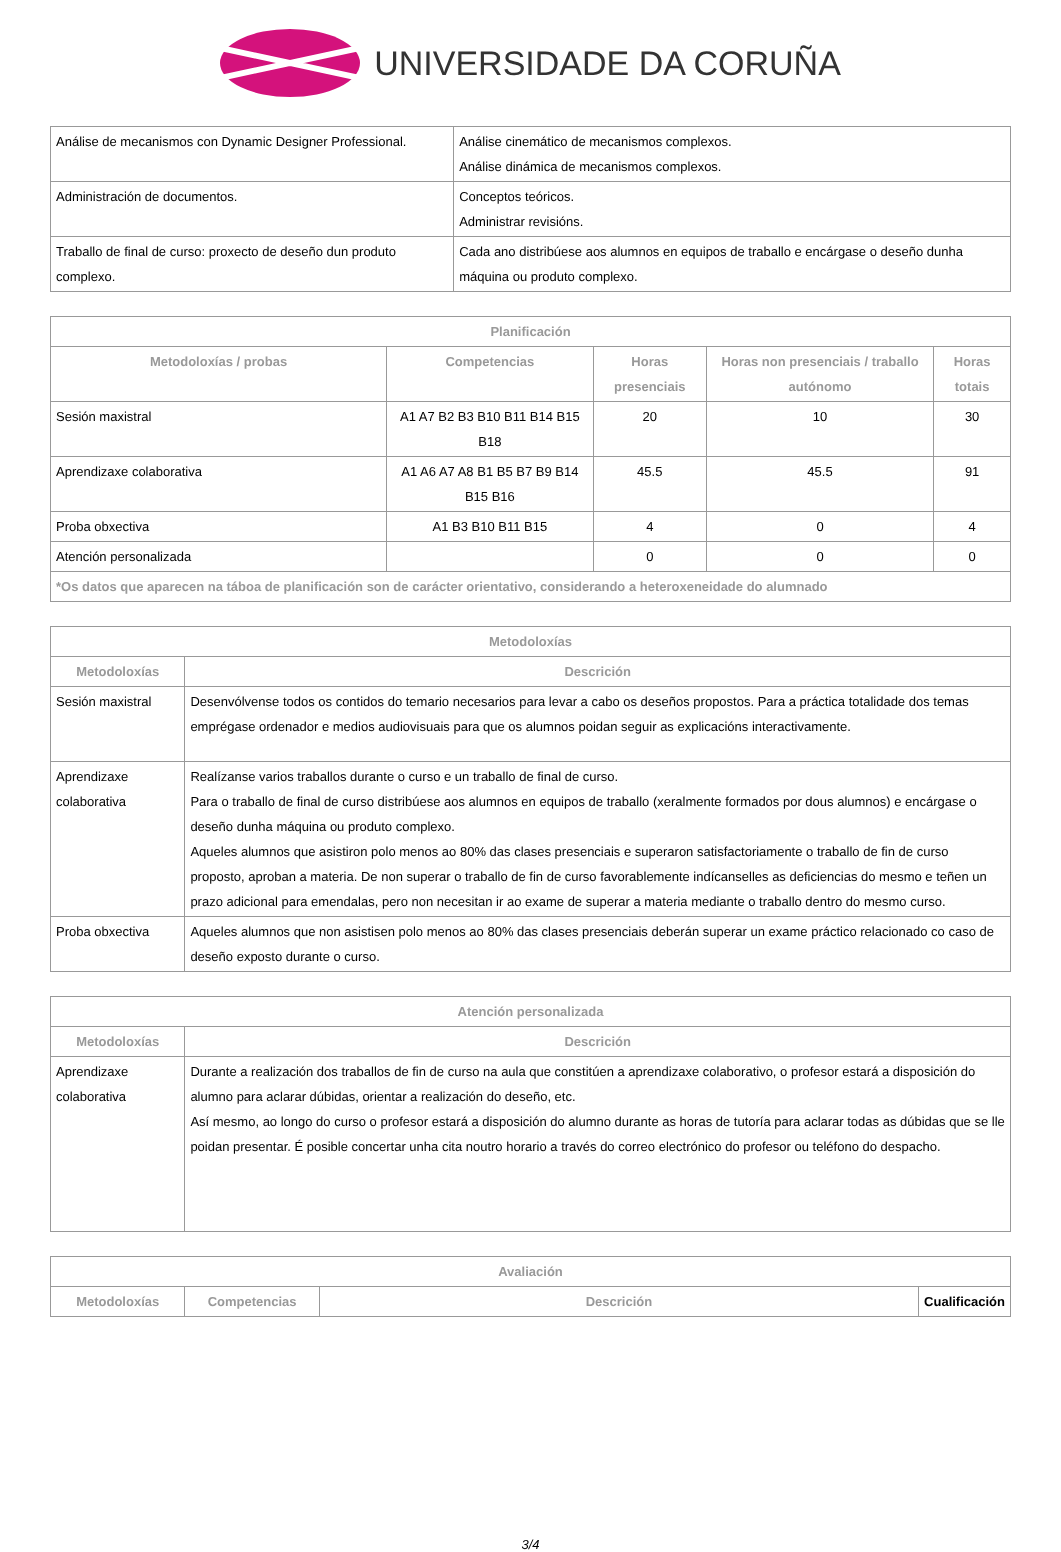UNIVERSIDADE DA CORUÑA
| Análise de mecanismos con Dynamic Designer Professional. | Análise cinemático de mecanismos complexos. Análise dinámica de mecanismos complexos. |
| Administración de documentos. | Conceptos teóricos. Administrar revisións. |
| Traballo de final de curso: proxecto de deseño dun produto complexo. | Cada ano distribúese aos alumnos en equipos de traballo e encárgase o deseño dunha máquina ou produto complexo. |
| Planificación | | | | |
| --- | --- | --- | --- | --- |
| Metodoloxías / probas | Competencias | Horas presenciais | Horas non presenciais / traballo autónomo | Horas totais |
| Sesión maxistral | A1 A7 B2 B3 B10 B11 B14 B15 B18 | 20 | 10 | 30 |
| Aprendizaxe colaborativa | A1 A6 A7 A8 B1 B5 B7 B9 B14 B15 B16 | 45.5 | 45.5 | 91 |
| Proba obxectiva | A1 B3 B10 B11 B15 | 4 | 0 | 4 |
| Atención personalizada | | 0 | 0 | 0 |
| *Os datos que aparecen na táboa de planificación son de carácter orientativo, considerando a heteroxeneidade do alumnado | | | | |
| Metodoloxías | |
| --- | --- |
| Metodoloxías | Descrición |
| Sesión maxistral | Desenvólvense todos os contidos do temario necesarios para levar a cabo os deseños propostos. Para a práctica totalidade dos temas emprégase ordenador e medios audiovisuais para que os alumnos poidan seguir as explicacións interactivamente. |
| Aprendizaxe colaborativa | Realízanse varios traballos durante o curso e un traballo de final de curso. Para o traballo de final de curso distribúese aos alumnos en equipos de traballo (xeralmente formados por dous alumnos) e encárgase o deseño dunha máquina ou produto complexo. Aqueles alumnos que asistiron polo menos ao 80% das clases presenciais e superaron satisfactoriamente o traballo de fin de curso proposto, aproban a materia. De non superar o traballo de fin de curso favorablemente indícanselles as deficiencias do mesmo e teñen un prazo adicional para emendalas, pero non necesitan ir ao exame de superar a materia mediante o traballo dentro do mesmo curso. |
| Proba obxectiva | Aqueles alumnos que non asistisen polo menos ao 80% das clases presenciais deberán superar un exame práctico relacionado co caso de deseño exposto durante o curso. |
| Atención personalizada | |
| --- | --- |
| Metodoloxías | Descrición |
| Aprendizaxe colaborativa | Durante a realización dos traballos de fin de curso na aula que constitúen a aprendizaxe colaborativo, o profesor estará a disposición do alumno para aclarar dúbidas, orientar a realización do deseño, etc. Así mesmo, ao longo do curso o profesor estará a disposición do alumno durante as horas de tutoría para aclarar todas as dúbidas que se lle poidan presentar. É posible concertar unha cita noutro horario a través do correo electrónico do profesor ou teléfono do despacho. |
| Avaliación | | | |
| --- | --- | --- | --- |
| Metodoloxías | Competencias | Descrición | Cualificación |
3/4